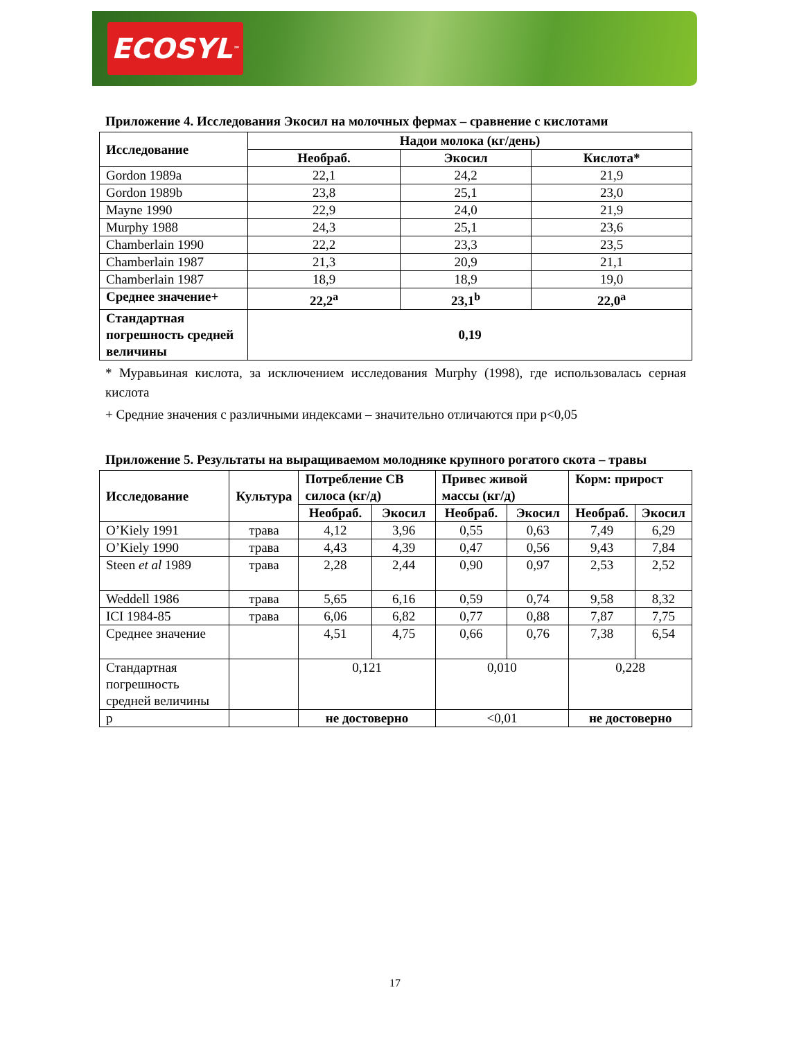ECOSYL<sup>™</sup>
Приложение 4. Исследования Экосил на молочных фермах – сравнение с кислотами
| Исследование | Надои молока (кг/день) | | |
| --- | --- | --- | --- |
| | Необраб. | Экосил | Кислота* |
| Gordon 1989a | 22,1 | 24,2 | 21,9 |
| Gordon 1989b | 23,8 | 25,1 | 23,0 |
| Mayne 1990 | 22,9 | 24,0 | 21,9 |
| Murphy 1988 | 24,3 | 25,1 | 23,6 |
| Chamberlain 1990 | 22,2 | 23,3 | 23,5 |
| Chamberlain 1987 | 21,3 | 20,9 | 21,1 |
| Chamberlain 1987 | 18,9 | 18,9 | 19,0 |
| Среднее значение+ | 22,2<sup>a</sup> | 23,1<sup>b</sup> | 22,0<sup>a</sup> |
| Стандартная погрешность средней величины | 0,19 | | |
* Муравьиная кислота, за исключением исследования Murphy (1998), где использовалась серная кислота
+ Средние значения с различными индексами – значительно отличаются при p<0,05
Приложение 5. Результаты на выращиваемом молодняке крупного рогатого скота – травы
| Исследование | Культура | Потребление СВ силоса (кг/д) | | Привес живой массы (кг/д) | | Корм: прирост | |
| --- | --- | --- | --- | --- | --- | --- | --- |
| | | Необраб. | Экосил | Необраб. | Экосил | Необраб. | Экосил |
| O’Kiely 1991 | трава | 4,12 | 3,96 | 0,55 | 0,63 | 7,49 | 6,29 |
| O’Kiely 1990 | трава | 4,43 | 4,39 | 0,47 | 0,56 | 9,43 | 7,84 |
| Steen et al 1989 | трава | 2,28 | 2,44 | 0,90 | 0,97 | 2,53 | 2,52 |
| Weddell 1986 | трава | 5,65 | 6,16 | 0,59 | 0,74 | 9,58 | 8,32 |
| ICI 1984-85 | трава | 6,06 | 6,82 | 0,77 | 0,88 | 7,87 | 7,75 |
| Среднее значение | | 4,51 | 4,75 | 0,66 | 0,76 | 7,38 | 6,54 |
| Стандартная погрешность средней величины | | 0,121 | | 0,010 | | 0,228 | |
| p | | не достоверно | | <0,01 | | не достоверно | |
17